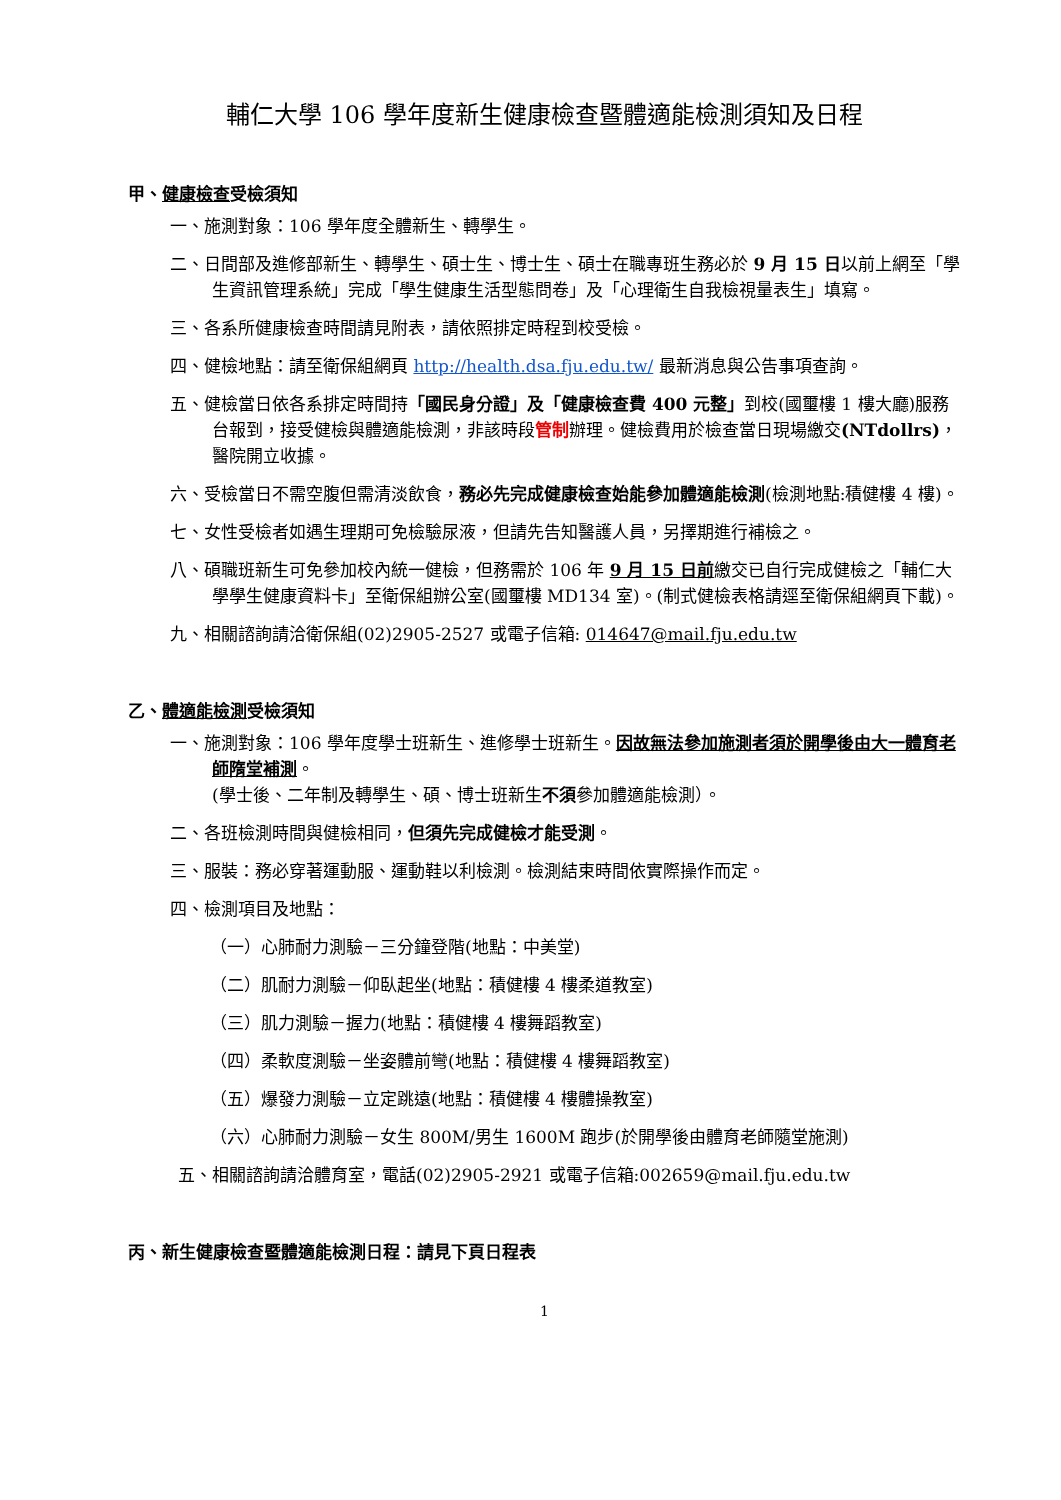輔仁大學 106 學年度新生健康檢查暨體適能檢測須知及日程
甲、健康檢查受檢須知
一、施測對象：106 學年度全體新生、轉學生。
二、日間部及進修部新生、轉學生、碩士生、博士生、碩士在職專班生務必於 9 月 15 日以前上網至「學生資訊管理系統」完成「學生健康生活型態問卷」及「心理衛生自我檢視量表生」填寫。
三、各系所健康檢查時間請見附表，請依照排定時程到校受檢。
四、健檢地點：請至衛保組網頁 http://health.dsa.fju.edu.tw/ 最新消息與公告事項查詢。
五、健檢當日依各系排定時間持「國民身分證」及「健康檢查費 400 元整」到校(國璽樓 1 樓大廳)服務台報到，接受健檢與體適能檢測，非該時段管制辦理。健檢費用於檢查當日現場繳交(NTdollrs)，醫院開立收據。
六、受檢當日不需空腹但需清淡飲食，務必先完成健康檢查始能參加體適能檢測(檢測地點:積健樓 4 樓)。
七、女性受檢者如遇生理期可免檢驗尿液，但請先告知醫護人員，另擇期進行補檢之。
八、碩職班新生可免參加校內統一健檢，但務需於 106 年 9 月 15 日前繳交已自行完成健檢之「輔仁大學學生健康資料卡」至衛保組辦公室(國璽樓 MD134 室)。(制式健檢表格請逕至衛保組網頁下載)。
九、相關諮詢請洽衛保組(02)2905-2527 或電子信箱: 014647@mail.fju.edu.tw
乙、體適能檢測受檢須知
一、施測對象：106 學年度學士班新生、進修學士班新生。因故無法參加施測者須於開學後由大一體育老師隋堂補測。
(學士後、二年制及轉學生、碩、博士班新生不須參加體適能檢測）。
二、各班檢測時間與健檢相同，但須先完成健檢才能受測。
三、服裝：務必穿著運動服、運動鞋以利檢測。檢測結束時間依實際操作而定。
四、檢測項目及地點：
（一）心肺耐力測驗－三分鐘登階(地點：中美堂)
（二）肌耐力測驗－仰臥起坐(地點：積健樓 4 樓柔道教室)
（三）肌力測驗－握力(地點：積健樓 4 樓舞蹈教室)
（四）柔軟度測驗－坐姿體前彎(地點：積健樓 4 樓舞蹈教室)
（五）爆發力測驗－立定跳遠(地點：積健樓 4 樓體操教室)
（六）心肺耐力測驗－女生 800M/男生 1600M 跑步(於開學後由體育老師隨堂施測)
五、相關諮詢請洽體育室，電話(02)2905-2921 或電子信箱:002659@mail.fju.edu.tw
丙、新生健康檢查暨體適能檢測日程：請見下頁日程表
1